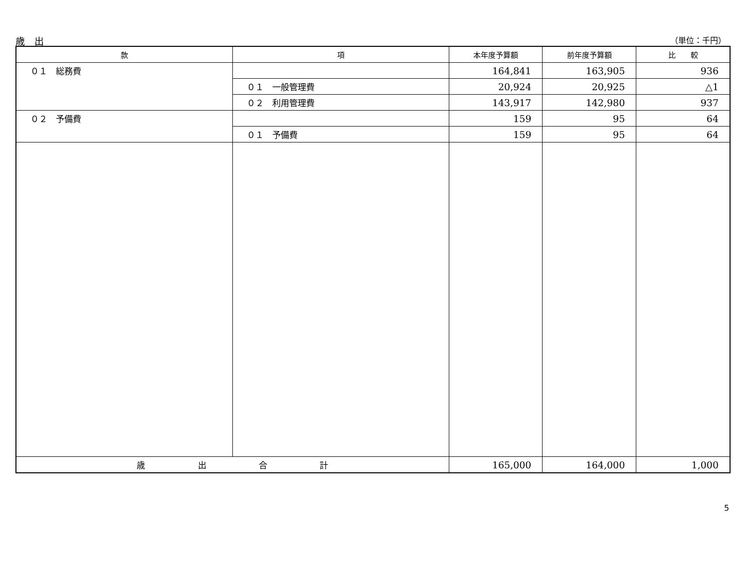歳　出 （単位：千円）
| 款 | 項 | 本年度予算額 | 前年度予算額 | 比 較 |
| --- | --- | --- | --- | --- |
| ０１ 総務費 | | 164,841 | 163,905 | 936 |
| | ０１ 一般管理費 | 20,924 | 20,925 | △1 |
| | ０２ 利用管理費 | 143,917 | 142,980 | 937 |
| ０２ 予備費 | | 159 | 95 | 64 |
| | ０１ 予備費 | 159 | 95 | 64 |
| 歳 出 合 計 | | 165,000 | 164,000 | 1,000 |
5